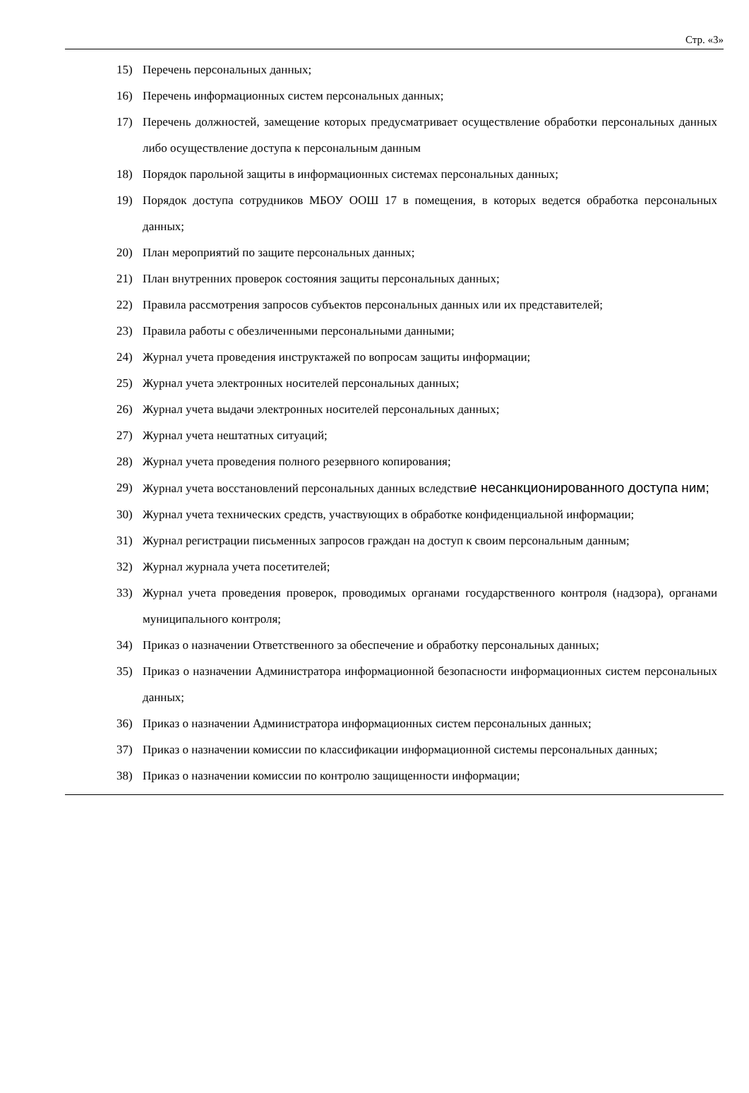Стр. «3»
15) Перечень персональных данных;
16) Перечень информационных систем персональных данных;
17) Перечень должностей, замещение которых предусматривает осуществление обработки персональных данных либо осуществление доступа к персональным данным
18) Порядок парольной защиты в информационных системах персональных данных;
19) Порядок доступа сотрудников МБОУ ООШ 17 в помещения, в которых ведется обработка персональных данных;
20) План мероприятий по защите персональных данных;
21) План внутренних проверок состояния защиты персональных данных;
22) Правила рассмотрения запросов субъектов персональных данных или их представителей;
23) Правила работы с обезличенными персональными данными;
24) Журнал учета проведения инструктажей по вопросам защиты информации;
25) Журнал учета электронных носителей персональных данных;
26) Журнал учета выдачи электронных носителей персональных данных;
27) Журнал учета нештатных ситуаций;
28) Журнал учета проведения полного резервного копирования;
29) Журнал учета восстановлений персональных данных вследствие несанкционированного доступа ним;
30) Журнал учета технических средств, участвующих в обработке конфиденциальной информации;
31) Журнал регистрации письменных запросов граждан на доступ к своим персональным данным;
32) Журнал журнала учета посетителей;
33) Журнал учета проведения проверок, проводимых органами государственного контроля (надзора), органами муниципального контроля;
34) Приказ о назначении Ответственного за обеспечение и обработку персональных данных;
35) Приказ о назначении Администратора информационной безопасности информационных систем персональных данных;
36) Приказ о назначении Администратора информационных систем персональных данных;
37) Приказ о назначении комиссии по классификации информационной системы персональных данных;
38) Приказ о назначении комиссии по контролю защищенности информации;